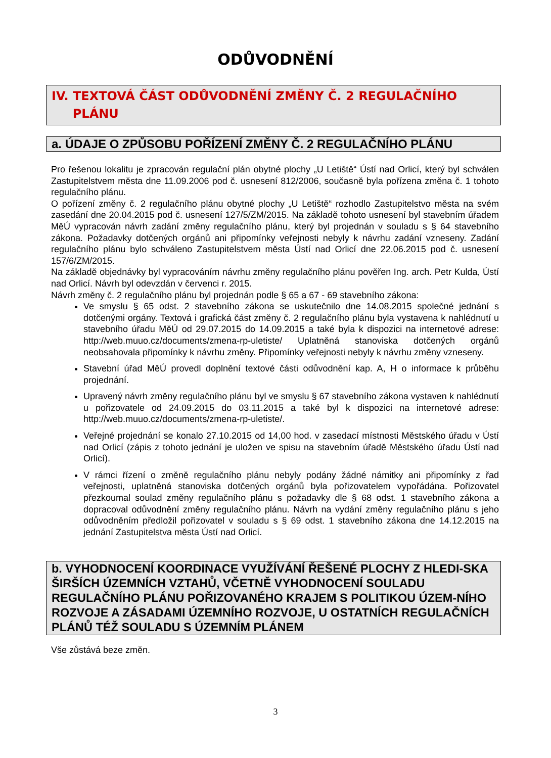ODŮVODNĚNÍ
IV. TEXTOVÁ ČÁST ODŮVODNĚNÍ ZMĚNY Č. 2 REGULAČNÍHO
PLÁNU
a. ÚDAJE O ZPŮSOBU POŘÍZENÍ ZMĚNY Č. 2 REGULAČNÍHO PLÁNU
Pro řešenou lokalitu je zpracován regulační plán obytné plochy „U Letiště“ Ústí nad Orlicí, který byl schválen Zastupitelstvem města dne 11.09.2006 pod č. usnesení 812/2006, současně byla pořízena změna č. 1 tohoto regulačního plánu.
O pořízení změny č. 2 regulačního plánu obytné plochy „U Letiště“ rozhodlo Zastupitelstvo města na svém zasedání dne 20.04.2015 pod č. usnesení 127/5/ZM/2015. Na základě tohoto usnesení byl stavebním úřadem MěÚ vypracován návrh zadání změny regulačního plánu, který byl projednán v souladu s § 64 stavebního zákona. Požadavky dotčených orgánů ani připomínky veřejnosti nebyly k návrhu zadání vzneseny. Zadání regulačního plánu bylo schváleno Zastupitelstvem města Ústí nad Orlicí dne 22.06.2015 pod č. usnesení 157/6/ZM/2015.
Na základě objednávky byl vypracováním návrhu změny regulačního plánu pověřen Ing. arch. Petr Kulda, Ústí nad Orlicí. Návrh byl odevzdán v červenci r. 2015.
Návrh změny č. 2 regulačního plánu byl projednán podle § 65 a 67 - 69 stavebního zákona:
Ve smyslu § 65 odst. 2 stavebního zákona se uskutečnilo dne 14.08.2015 společné jednání s dotčenými orgány. Textová i grafická část změny č. 2 regulačního plánu byla vystavena k nahlédnutí u stavebního úřadu MěÚ od 29.07.2015 do 14.09.2015 a také byla k dispozici na internetové adrese: http://web.muuo.cz/documents/zmena-rp-uletiste/ Uplatněná stanoviska dotčených orgánů neobsahovala připomínky k návrhu změny. Připomínky veřejnosti nebyly k návrhu změny vzneseny.
Stavební úřad MěÚ provedl doplnění textové části odůvodnění kap. A, H o informace k průběhu projednání.
Upravený návrh změny regulačního plánu byl ve smyslu § 67 stavebního zákona vystaven k nahlédnutí u pořizovatele od 24.09.2015 do 03.11.2015 a také byl k dispozici na internetové adrese: http://web.muuo.cz/documents/zmena-rp-uletiste/.
Veřejné projednání se konalo 27.10.2015 od 14,00 hod. v zasedací místnosti Městského úřadu v Ústí nad Orlicí (zápis z tohoto jednání je uložen ve spisu na stavebním úřadě Městského úřadu Ústí nad Orlicí).
V rámci řízení o změně regulačního plánu nebyly podány žádné námitky ani připomínky z řad veřejnosti, uplatněná stanoviska dotčených orgánů byla pořizovatelem vypořádána. Pořizovatel přezkoumal soulad změny regulačního plánu s požadavky dle § 68 odst. 1 stavebního zákona a dopracoval odůvodnění změny regulačního plánu. Návrh na vydání změny regulačního plánu s jeho odůvodněním předložil pořizovatel v souladu s § 69 odst. 1 stavebního zákona dne 14.12.2015 na jednání Zastupitelstva města Ústí nad Orlicí.
b. VYHODNOCENÍ KOORDINACE VYUŽÍVÁNÍ ŘEŠENÉ PLOCHY Z HLEDI-SKA ŠIRŠÍCH ÚZEMNÍCH VZTAHŮ, VČETNĚ VYHODNOCENÍ SOULADU REGULAČNÍHO PLÁNU POŘIZOVANÉHO KRAJEM S POLITIKOU ÚZEM-NÍHO ROZVOJE A ZÁSADAMI ÚZEMNÍHO ROZVOJE, U OSTATNÍCH REGULAČNÍCH PLÁNŮ TÉŽ SOULADU S ÚZEMNÍM PLÁNEM
Vše zůstává beze změn.
3